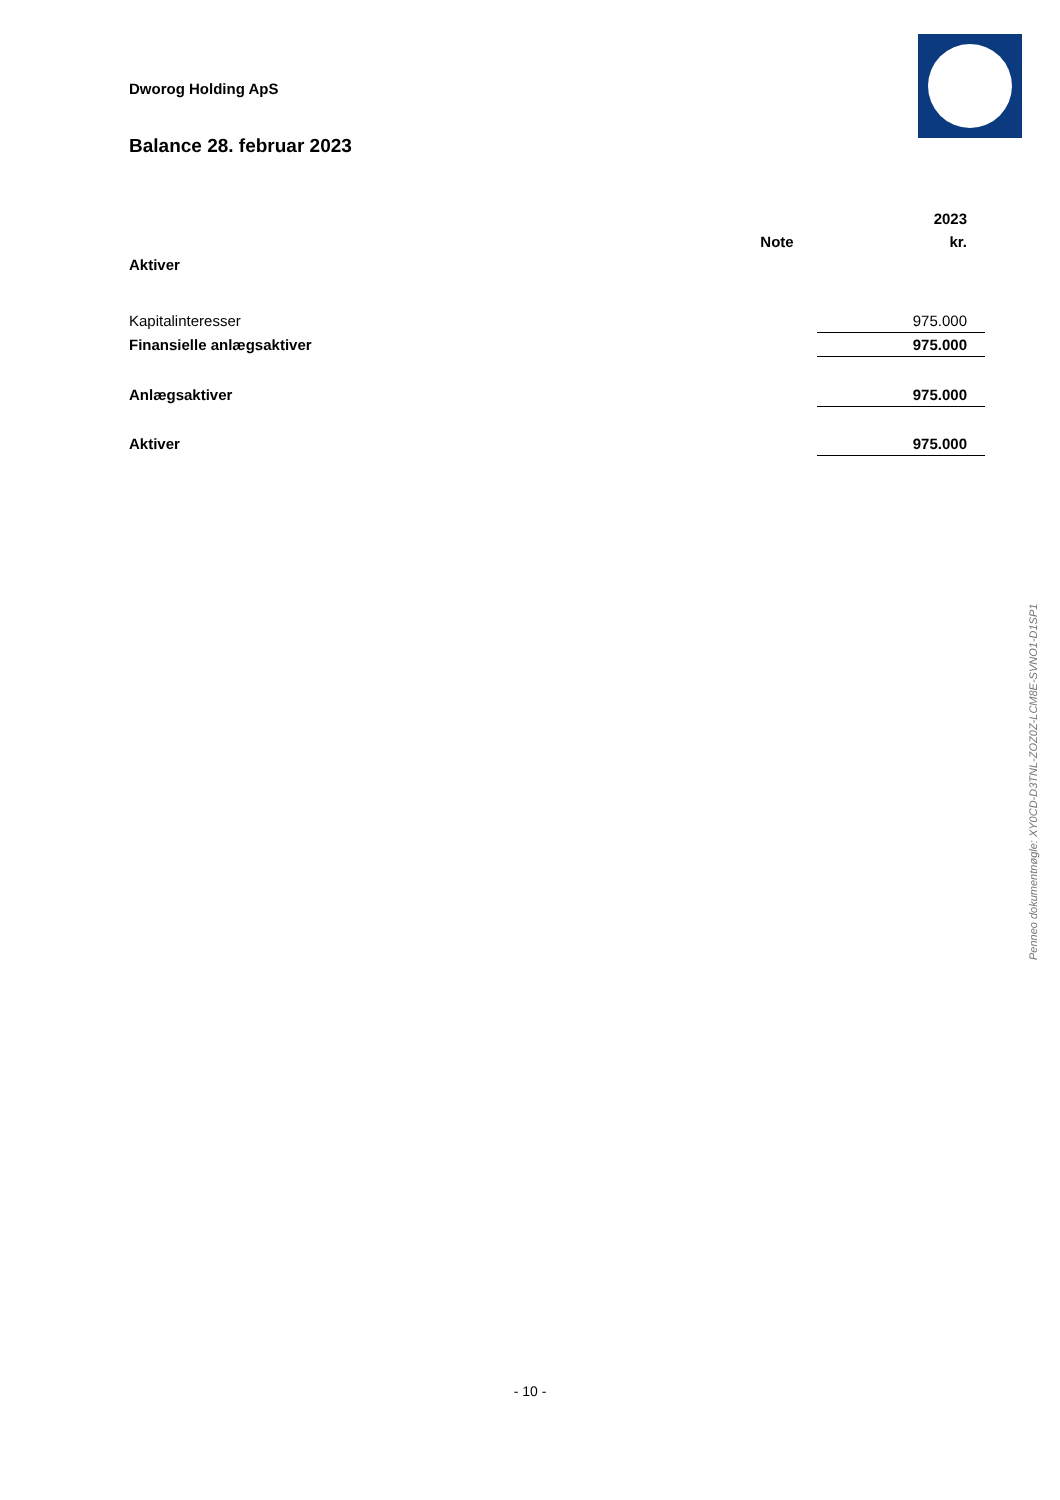Dworog Holding ApS
Balance 28. februar 2023
| | | 2023 |
| | Note | kr. |
| Aktiver | | |
| Kapitalinteresser | | 975.000 |
| Finansielle anlægsaktiver | | 975.000 |
| Anlægsaktiver | | 975.000 |
| Aktiver | | 975.000 |
Penneo dokumentnøgle: XY0CD-D3TNL-ZOZ0Z-LCM8E-SVNO1-D1SP1
- 10 -